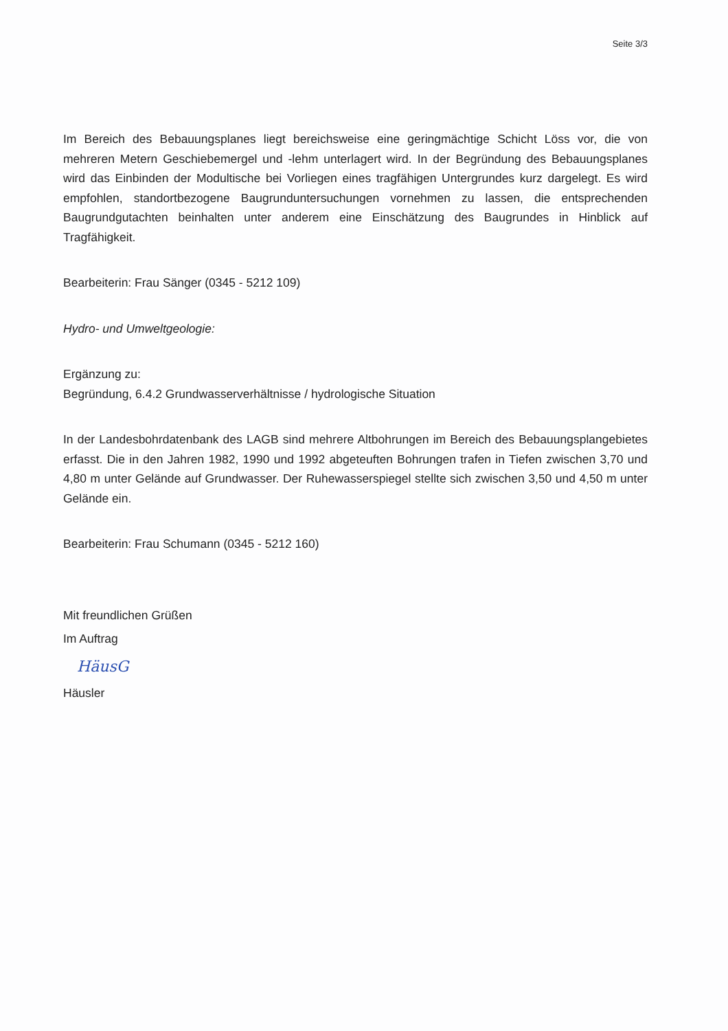Seite 3/3
Im Bereich des Bebauungsplanes liegt bereichsweise eine geringmächtige Schicht Löss vor, die von mehreren Metern Geschiebemergel und -lehm unterlagert wird. In der Begründung des Bebauungsplanes wird das Einbinden der Modultische bei Vorliegen eines tragfähigen Untergrundes kurz dargelegt. Es wird empfohlen, standortbezogene Baugrunduntersuchungen vornehmen zu lassen, die entsprechenden Baugrundgutachten beinhalten unter anderem eine Einschätzung des Baugrundes in Hinblick auf Tragfähigkeit.
Bearbeiterin: Frau Sänger (0345 - 5212 109)
Hydro- und Umweltgeologie:
Ergänzung zu:
Begründung, 6.4.2 Grundwasserverhältnisse / hydrologische Situation
In der Landesbohrdatenbank des LAGB sind mehrere Altbohrungen im Bereich des Bebauungsplangebietes erfasst. Die in den Jahren 1982, 1990 und 1992 abgeteuften Bohrungen trafen in Tiefen zwischen 3,70 und 4,80 m unter Gelände auf Grundwasser. Der Ruhewasserspiegel stellte sich zwischen 3,50 und 4,50 m unter Gelände ein.
Bearbeiterin: Frau Schumann (0345 - 5212 160)
Mit freundlichen Grüßen
Im Auftrag
HäusG
Häusler